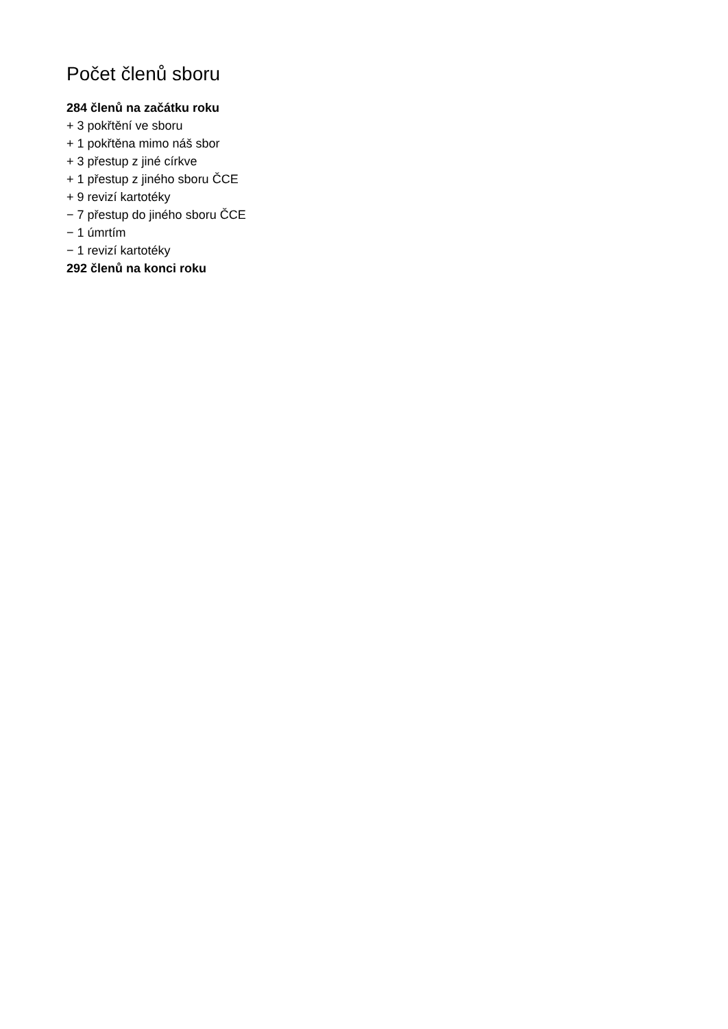Počet členů sboru
284 členů na začátku roku
+ 3 pokřtění ve sboru
+ 1 pokřtěna mimo náš sbor
+ 3 přestup z jiné církve
+ 1 přestup z jiného sboru ČCE
+ 9 revizí kartotéky
− 7 přestup do jiného sboru ČCE
− 1 úmrtím
− 1 revizí kartotéky
292 členů na konci roku